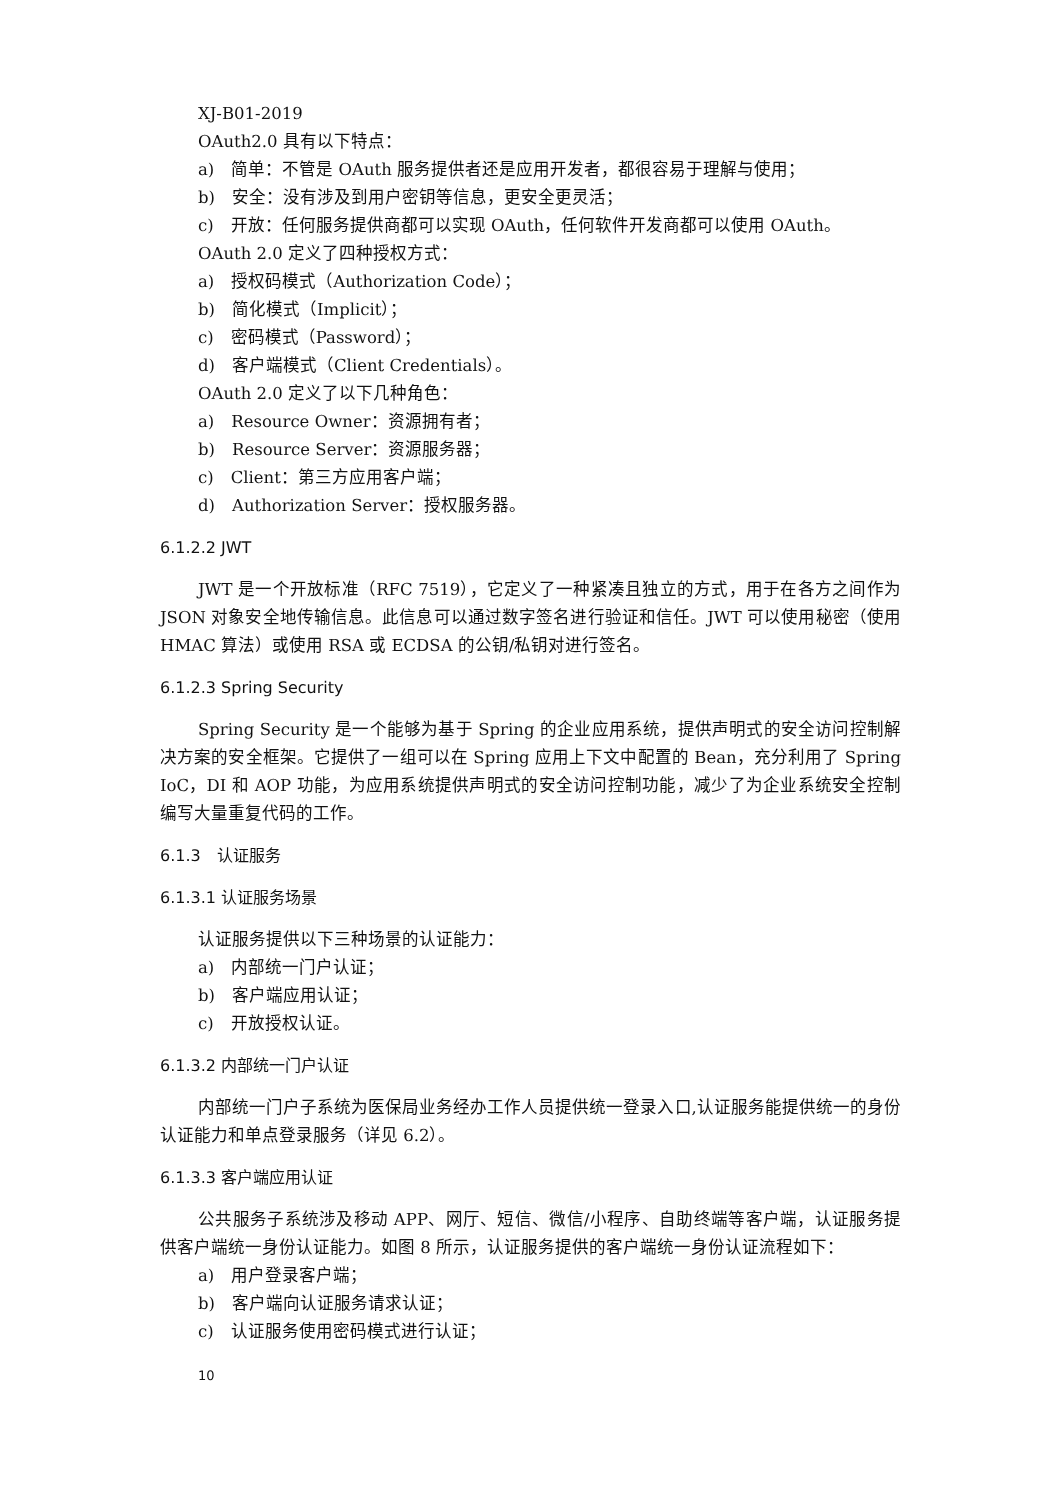XJ-B01-2019
OAuth2.0 具有以下特点：
a)　简单：不管是 OAuth 服务提供者还是应用开发者，都很容易于理解与使用；
b)　安全：没有涉及到用户密钥等信息，更安全更灵活；
c)　开放：任何服务提供商都可以实现 OAuth，任何软件开发商都可以使用 OAuth。
OAuth 2.0 定义了四种授权方式：
a)　授权码模式（Authorization Code）；
b)　简化模式（Implicit）；
c)　密码模式（Password）；
d)　客户端模式（Client Credentials）。
OAuth 2.0 定义了以下几种角色：
a)　Resource Owner：资源拥有者；
b)　Resource Server：资源服务器；
c)　Client：第三方应用客户端；
d)　Authorization Server：授权服务器。
6.1.2.2 JWT
JWT 是一个开放标准（RFC 7519），它定义了一种紧凑且独立的方式，用于在各方之间作为 JSON 对象安全地传输信息。此信息可以通过数字签名进行验证和信任。JWT 可以使用秘密（使用 HMAC 算法）或使用 RSA 或 ECDSA 的公钥/私钥对进行签名。
6.1.2.3 Spring Security
Spring Security 是一个能够为基于 Spring 的企业应用系统，提供声明式的安全访问控制解决方案的安全框架。它提供了一组可以在 Spring 应用上下文中配置的 Bean，充分利用了 Spring IoC，DI 和 AOP 功能，为应用系统提供声明式的安全访问控制功能，减少了为企业系统安全控制编写大量重复代码的工作。
6.1.3　认证服务
6.1.3.1 认证服务场景
认证服务提供以下三种场景的认证能力：
a)　内部统一门户认证；
b)　客户端应用认证；
c)　开放授权认证。
6.1.3.2 内部统一门户认证
内部统一门户子系统为医保局业务经办工作人员提供统一登录入口,认证服务能提供统一的身份认证能力和单点登录服务（详见 6.2）。
6.1.3.3 客户端应用认证
公共服务子系统涉及移动 APP、网厅、短信、微信/小程序、自助终端等客户端，认证服务提供客户端统一身份认证能力。如图 8 所示，认证服务提供的客户端统一身份认证流程如下：
a)　用户登录客户端；
b)　客户端向认证服务请求认证；
c)　认证服务使用密码模式进行认证；
10